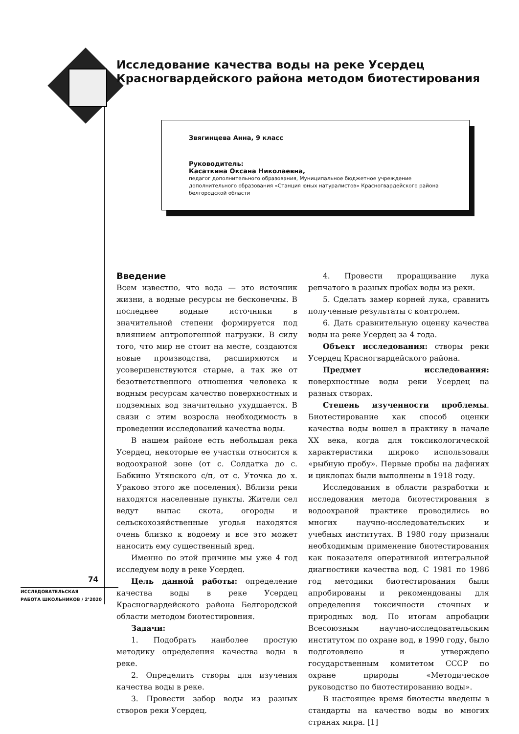Исследование качества воды на реке Усердец
Красногвардейского района методом биотестирования
Звягинцева Анна, 9 класс
Руководитель:
Касаткина Оксана Николаевна,
педагог дополнительного образования, Муниципальное бюджетное учреждение дополнительного образования «Станция юных натуралистов» Красногвардейского района белгородской области
Введение
Всем известно, что вода — это источник жизни, а водные ресурсы не бесконечны. В последнее водные источники в значительной степени формируется под влиянием антропогенной нагрузки. В силу того, что мир не стоит на месте, создаются новые производства, расширяются и усовершенствуются старые, а так же от безответственного отношения человека к водным ресурсам качество поверхностных и подземных вод значительно ухудшается. В связи с этим возросла необходимость в проведении исследований качества воды.
В нашем районе есть небольшая река Усердец, некоторые ее участки относится к водоохраной зоне (от с. Солдатка до с. Бабкино Утянского с/п, от с. Уточка до х. Ураково этого же поселения). Вблизи реки находятся населенные пункты. Жители сел ведут выпас скота, огороды и сельскохозяйственные угодья находятся очень близко к водоему и все это может наносить ему существенный вред.
Именно по этой причине мы уже 4 год исследуем воду в реке Усердец.
Цель данной работы: определение качества воды в реке Усердец Красногвардейского района Белгородской области методом биотестировния.
Задачи:
1. Подобрать наиболее простую методику определения качества воды в реке.
2. Определить створы для изучения качества воды в реке.
3. Провести забор воды из разных створов реки Усердец.
4. Провести проращивание лука репчатого в разных пробах воды из реки.
5. Сделать замер корней лука, сравнить полученные результаты с контролем.
6. Дать сравнительную оценку качества воды на реке Усердец за 4 года.
Объект исследования: створы реки Усердец Красногвардейского района.
Предмет исследования: поверхностные воды реки Усердец на разных створах.
Степень изученности проблемы. Биотестирование как способ оценки качества воды вошел в практику в начале XX века, когда для токсикологической характеристики широко использовали «рыбную пробу». Первые пробы на дафниях и циклопах были выполнены в 1918 году.
Исследования в области разработки и исследования метода биотестирования в водоохраной практике проводились во многих научно-исследовательских и учебных институтах. В 1980 году признали необходимым применение биотестирования как показателя оперативной интегральной диагностики качества вод. С 1981 по 1986 год методики биотестирования были апробированы и рекомендованы для определения токсичности сточных и природных вод. По итогам апробации Всесоюзным научно-исследовательским институтом по охране вод, в 1990 году, было подготовлено и утверждено государственным комитетом СССР по охране природы «Методическое руководство по биотестированию воды».
В настоящее время биотесты введены в стандарты на качество воды во многих странах мира. [1]
74
ИССЛЕДОВАТЕЛЬСКАЯ
РАБОТА ШКОЛЬНИКОВ / 2’2020